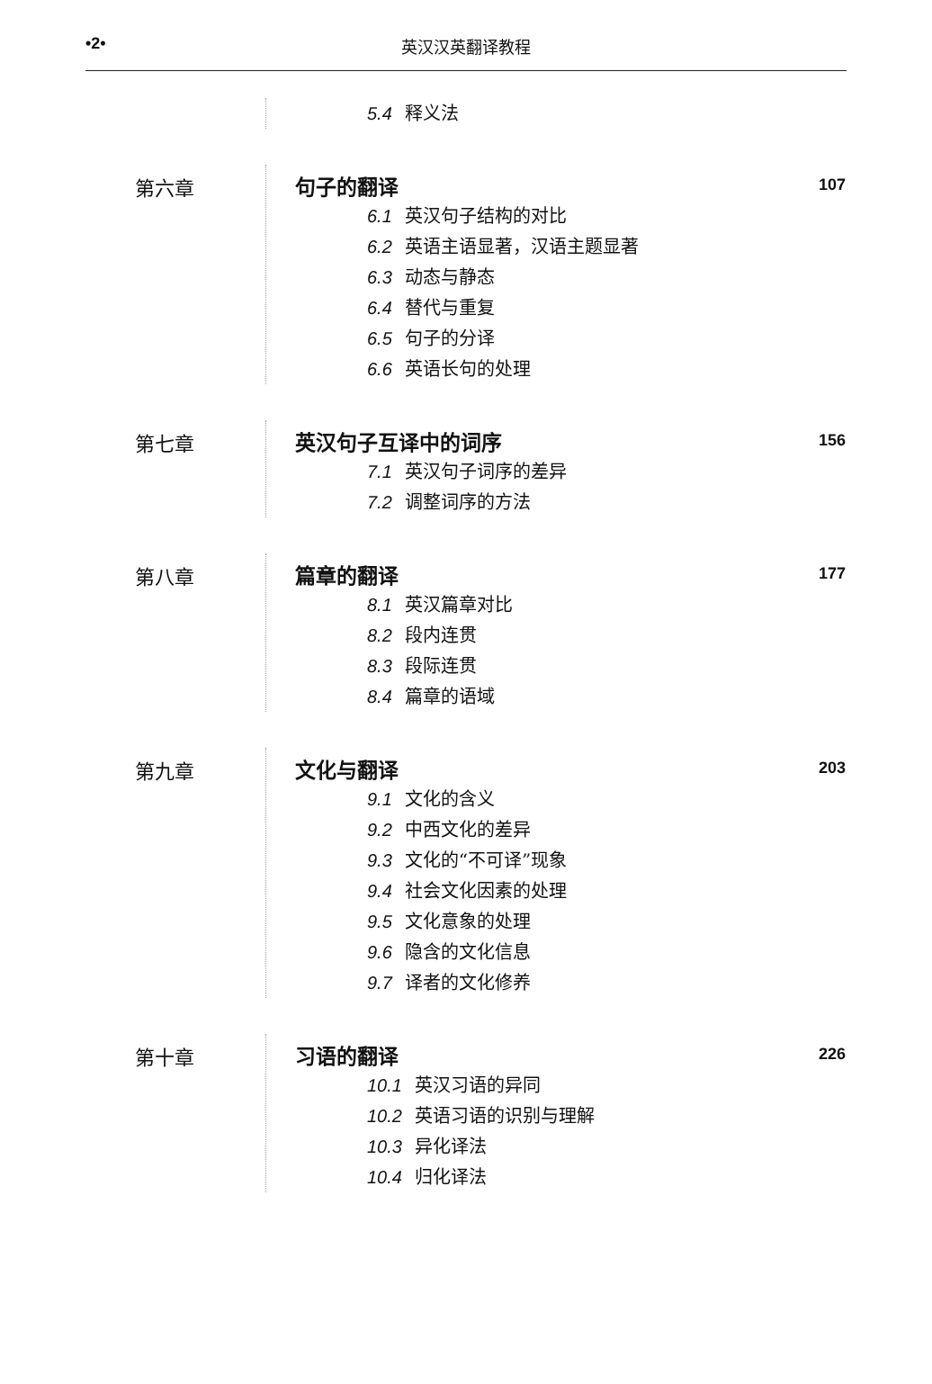•2• 英汉汉英翻译教程
5.4 释义法
第六章 句子的翻译 107
6.1 英汉句子结构的对比
6.2 英语主语显著，汉语主题显著
6.3 动态与静态
6.4 替代与重复
6.5 句子的分译
6.6 英语长句的处理
第七章 英汉句子互译中的词序 156
7.1 英汉句子词序的差异
7.2 调整词序的方法
第八章 篇章的翻译 177
8.1 英汉篇章对比
8.2 段内连贯
8.3 段际连贯
8.4 篇章的语域
第九章 文化与翻译 203
9.1 文化的含义
9.2 中西文化的差异
9.3 文化的“不可译”现象
9.4 社会文化因素的处理
9.5 文化意象的处理
9.6 隐含的文化信息
9.7 译者的文化修养
第十章 习语的翻译 226
10.1 英汉习语的异同
10.2 英语习语的识别与理解
10.3 异化译法
10.4 归化译法